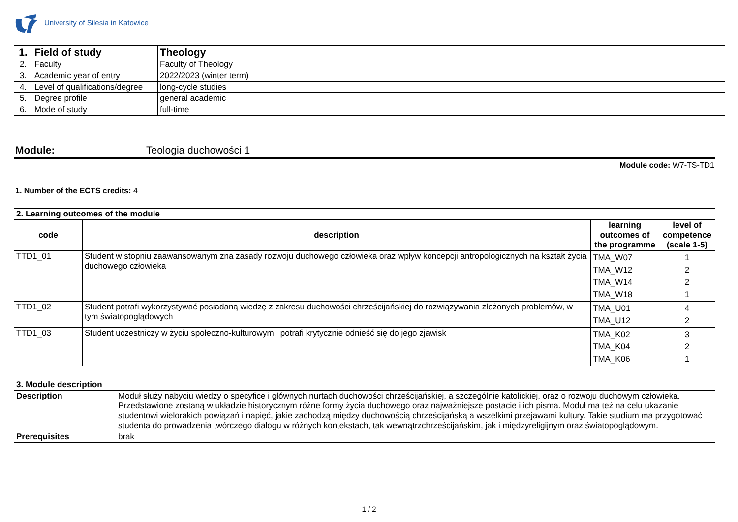University of Silesia in Katowice
| 1. | Field of study | Theology |
| 2. | Faculty | Faculty of Theology |
| 3. | Academic year of entry | 2022/2023 (winter term) |
| 4. | Level of qualifications/degree | long-cycle studies |
| 5. | Degree profile | general academic |
| 6. | Mode of study | full-time |
Module: Teologia duchowości 1
Module code: W7-TS-TD1
1. Number of the ECTS credits: 4
| 2. Learning outcomes of the module | | | |
| code | description | learning outcomes of the programme | level of competence (scale 1-5) |
| TTD1_01 | Student w stopniu zaawansowanym zna zasady rozwoju duchowego człowieka oraz wpływ koncepcji antropologicznych na kształt życia duchowego człowieka | TMA_W07 TMA_W12 TMA_W14 TMA_W18 | 1 2 2 1 |
| TTD1_02 | Student potrafi wykorzystywać posiadaną wiedzę z zakresu duchowości chrześcijańskiej do rozwiązywania złożonych problemów, w tym światopoglądowych | TMA_U01 TMA_U12 | 4 2 |
| TTD1_03 | Student uczestniczy w życiu społeczno-kulturowym i potrafi krytycznie odnieść się do jego zjawisk | TMA_K02 TMA_K04 TMA_K06 | 3 2 1 |
| 3. Module description | |
| Description | Moduł służy nabyciu wiedzy o specyfice i głównych nurtach duchowości chrześcijańskiej, a szczególnie katolickiej, oraz o rozwoju duchowym człowieka. Przedstawione zostaną w układzie historycznym różne formy życia duchowego oraz najważniejsze postacie i ich pisma. Moduł ma też na celu ukazanie studentowi wielorakich powiązań i napięć, jakie zachodzą między duchowością chrześcijańską a wszelkimi przejawami kultury. Takie studium ma przygotować studenta do prowadzenia twórczego dialogu w różnych kontekstach, tak wewnątrzchrześcijańskim, jak i międzyreligijnym oraz światopoglądowym. |
| Prerequisites | brak |
1 / 2